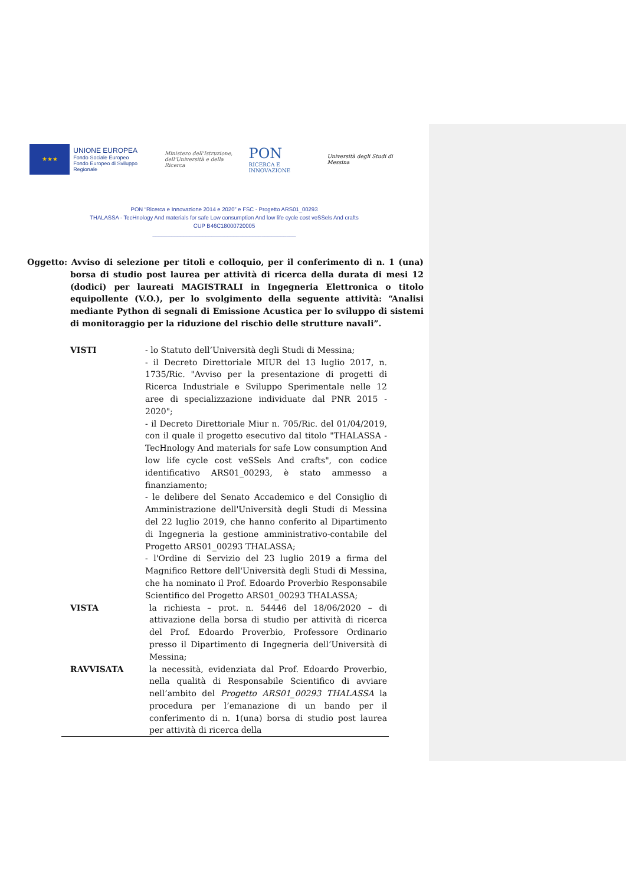★★★
UNIONE EUROPEA
Fondo Sociale Europeo
Fondo Europeo di Sviluppo Regionale
Ministero dell'Istruzione,
dell'Università e della Ricerca
PON
RICERCA E INNOVAZIONE
Università degli Studi di Messina
PON “Ricerca e Innovazione 2014 e 2020” e FSC - Progetto ARS01_00293
THALASSA - TecHnology And materials for safe Low consumption And low life cycle cost veSSels And crafts
CUP B46C18000720005
______________________________________________
Oggetto: Avviso di selezione per titoli e colloquio, per il conferimento di n. 1 (una) borsa di studio post laurea per attività di ricerca della durata di mesi 12 (dodici) per laureati MAGISTRALI in Ingegneria Elettronica o titolo equipollente (V.O.), per lo svolgimento della seguente attività: “Analisi mediante Python di segnali di Emissione Acustica per lo sviluppo di sistemi di monitoraggio per la riduzione del rischio delle strutture navali”.
VISTI - lo Statuto dell’Università degli Studi di Messina;
- il Decreto Direttoriale MIUR del 13 luglio 2017, n. 1735/Ric. "Avviso per la presentazione di progetti di Ricerca Industriale e Sviluppo Sperimentale nelle 12 aree di specializzazione individuate dal PNR 2015 - 2020";
- il Decreto Direttoriale Miur n. 705/Ric. del 01/04/2019, con il quale il progetto esecutivo dal titolo "THALASSA - TecHnology And materials for safe Low consumption And low life cycle cost veSSels And crafts", con codice identificativo ARS01_00293, è stato ammesso a finanziamento;
- le delibere del Senato Accademico e del Consiglio di Amministrazione dell'Università degli Studi di Messina del 22 luglio 2019, che hanno conferito al Dipartimento di Ingegneria la gestione amministrativo-contabile del Progetto ARS01_00293 THALASSA;
- l'Ordine di Servizio del 23 luglio 2019 a firma del Magnifico Rettore dell'Università degli Studi di Messina, che ha nominato il Prof. Edoardo Proverbio Responsabile Scientifico del Progetto ARS01_00293 THALASSA;
VISTA la richiesta – prot. n. 54446 del 18/06/2020 – di attivazione della borsa di studio per attività di ricerca del Prof. Edoardo Proverbio, Professore Ordinario presso il Dipartimento di Ingegneria dell’Università di Messina;
RAVVISATA la necessità, evidenziata dal Prof. Edoardo Proverbio, nella qualità di Responsabile Scientifico di avviare nell’ambito del Progetto ARS01_00293 THALASSA la procedura per l’emanazione di un bando per il conferimento di n. 1(una) borsa di studio post laurea per attività di ricerca della